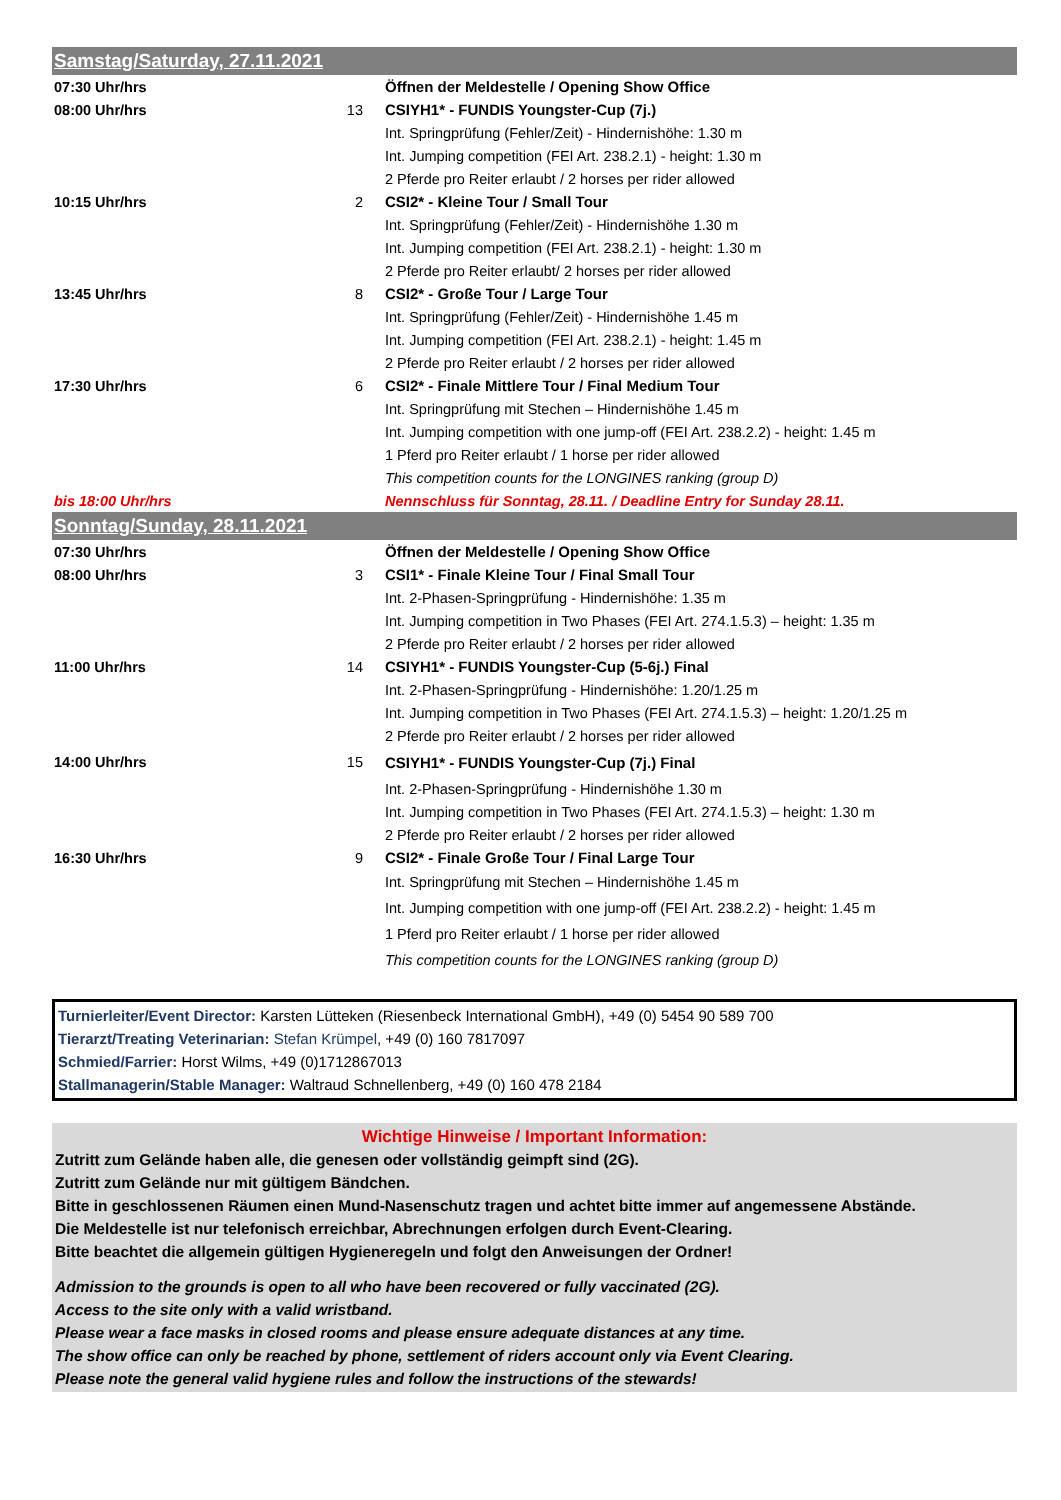| Samstag/Saturday, 27.11.2021 | | |
| 07:30 Uhr/hrs | | Öffnen der Meldestelle / Opening Show Office |
| 08:00 Uhr/hrs | 13 | CSIYH1* - FUNDIS Youngster-Cup (7j.) |
| | | Int. Springprüfung (Fehler/Zeit) - Hindernishöhe: 1.30 m |
| | | Int. Jumping competition (FEI Art. 238.2.1) - height: 1.30 m |
| | | 2 Pferde pro Reiter erlaubt / 2 horses per rider allowed |
| 10:15 Uhr/hrs | 2 | CSI2* - Kleine Tour / Small Tour |
| | | Int. Springprüfung (Fehler/Zeit) - Hindernishöhe 1.30 m |
| | | Int. Jumping competition (FEI Art. 238.2.1) - height: 1.30 m |
| | | 2 Pferde pro Reiter erlaubt/ 2 horses per rider allowed |
| 13:45 Uhr/hrs | 8 | CSI2* - Große Tour / Large Tour |
| | | Int. Springprüfung (Fehler/Zeit) - Hindernishöhe 1.45 m |
| | | Int. Jumping competition (FEI Art. 238.2.1) - height: 1.45 m |
| | | 2 Pferde pro Reiter erlaubt / 2 horses per rider allowed |
| 17:30 Uhr/hrs | 6 | CSI2* - Finale Mittlere Tour / Final Medium Tour |
| | | Int. Springprüfung mit Stechen – Hindernishöhe 1.45 m |
| | | Int. Jumping competition with one jump-off (FEI Art. 238.2.2) - height: 1.45 m |
| | | 1 Pferd pro Reiter erlaubt / 1 horse per rider allowed |
| | | This competition counts for the LONGINES ranking (group D) |
| bis 18:00 Uhr/hrs | | Nennschluss für Sonntag, 28.11. / Deadline Entry for Sunday 28.11. |
| Sonntag/Sunday, 28.11.2021 | | |
| 07:30 Uhr/hrs | | Öffnen der Meldestelle / Opening Show Office |
| 08:00 Uhr/hrs | 3 | CSI1* - Finale Kleine Tour / Final Small Tour |
| | | Int. 2-Phasen-Springprüfung - Hindernishöhe: 1.35 m |
| | | Int. Jumping competition in Two Phases (FEI Art. 274.1.5.3) – height: 1.35 m |
| | | 2 Pferde pro Reiter erlaubt / 2 horses per rider allowed |
| 11:00 Uhr/hrs | 14 | CSIYH1* - FUNDIS Youngster-Cup (5-6j.) Final |
| | | Int. 2-Phasen-Springprüfung - Hindernishöhe: 1.20/1.25 m |
| | | Int. Jumping competition in Two Phases (FEI Art. 274.1.5.3) – height: 1.20/1.25 m |
| | | 2 Pferde pro Reiter erlaubt / 2 horses per rider allowed |
| 14:00 Uhr/hrs | 15 | CSIYH1* - FUNDIS Youngster-Cup (7j.) Final |
| | | Int. 2-Phasen-Springprüfung - Hindernishöhe 1.30 m |
| | | Int. Jumping competition in Two Phases (FEI Art. 274.1.5.3) – height: 1.30 m |
| | | 2 Pferde pro Reiter erlaubt / 2 horses per rider allowed |
| 16:30 Uhr/hrs | 9 | CSI2* - Finale Große Tour / Final Large Tour |
| | | Int. Springprüfung mit Stechen – Hindernishöhe 1.45 m |
| | | Int. Jumping competition with one jump-off (FEI Art. 238.2.2) - height: 1.45 m |
| | | 1 Pferd pro Reiter erlaubt / 1 horse per rider allowed |
| | | This competition counts for the LONGINES ranking (group D) |
Turnierleiter/Event Director: Karsten Lütteken (Riesenbeck International GmbH), +49 (0) 5454 90 589 700
Tierarzt/Treating Veterinarian: Stefan Krümpel, +49 (0) 160 7817097
Schmied/Farrier: Horst Wilms, +49 (0)1712867013
Stallmanagerin/Stable Manager: Waltraud Schnellenberg, +49 (0) 160 478 2184
Wichtige Hinweise / Important Information:
Zutritt zum Gelände haben alle, die genesen oder vollständig geimpft sind (2G).
Zutritt zum Gelände nur mit gültigem Bändchen.
Bitte in geschlossenen Räumen einen Mund-Nasenschutz tragen und achtet bitte immer auf angemessene Abstände.
Die Meldestelle ist nur telefonisch erreichbar, Abrechnungen erfolgen durch Event-Clearing.
Bitte beachtet die allgemein gültigen Hygieneregeln und folgt den Anweisungen der Ordner!
Admission to the grounds is open to all who have been recovered or fully vaccinated (2G).
Access to the site only with a valid wristband.
Please wear a face masks in closed rooms and please ensure adequate distances at any time.
The show office can only be reached by phone, settlement of riders account only via Event Clearing.
Please note the general valid hygiene rules and follow the instructions of the stewards!